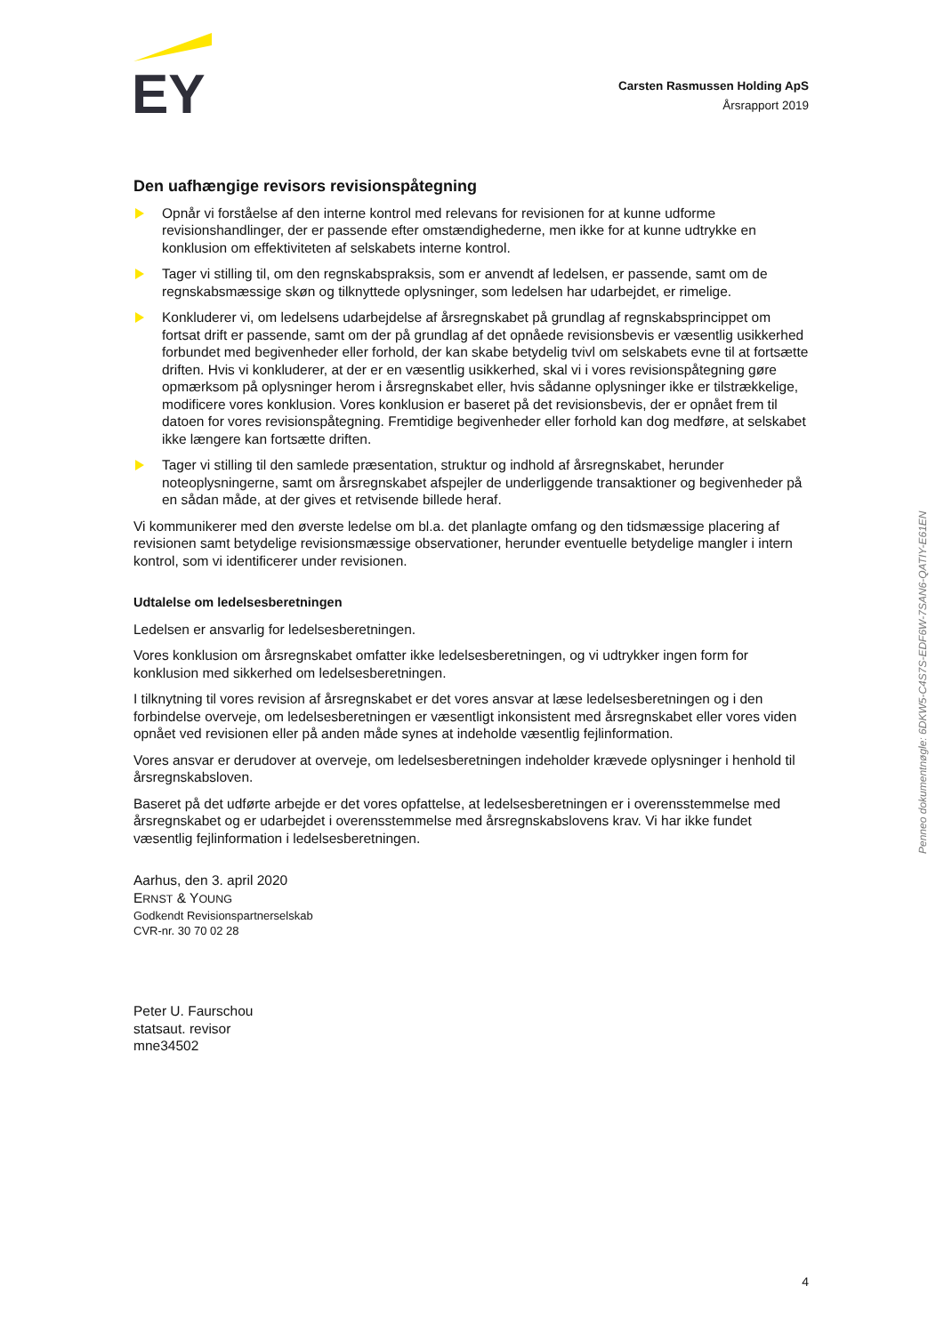EY
Carsten Rasmussen Holding ApS
Årsrapport 2019
Den uafhængige revisors revisionspåtegning
Opnår vi forståelse af den interne kontrol med relevans for revisionen for at kunne udforme revisionshandlinger, der er passende efter omstændighederne, men ikke for at kunne udtrykke en konklusion om effektiviteten af selskabets interne kontrol.
Tager vi stilling til, om den regnskabspraksis, som er anvendt af ledelsen, er passende, samt om de regnskabsmæssige skøn og tilknyttede oplysninger, som ledelsen har udarbejdet, er rimelige.
Konkluderer vi, om ledelsens udarbejdelse af årsregnskabet på grundlag af regnskabsprincippet om fortsat drift er passende, samt om der på grundlag af det opnåede revisionsbevis er væsentlig usikkerhed forbundet med begivenheder eller forhold, der kan skabe betydelig tvivl om selskabets evne til at fortsætte driften. Hvis vi konkluderer, at der er en væsentlig usikkerhed, skal vi i vores revisionspåtegning gøre opmærksom på oplysninger herom i årsregnskabet eller, hvis sådanne oplysninger ikke er tilstrækkelige, modificere vores konklusion. Vores konklusion er baseret på det revisionsbevis, der er opnået frem til datoen for vores revisionspåtegning. Fremtidige begivenheder eller forhold kan dog medføre, at selskabet ikke længere kan fortsætte driften.
Tager vi stilling til den samlede præsentation, struktur og indhold af årsregnskabet, herunder noteoplysningerne, samt om årsregnskabet afspejler de underliggende transaktioner og begivenheder på en sådan måde, at der gives et retvisende billede heraf.
Vi kommunikerer med den øverste ledelse om bl.a. det planlagte omfang og den tidsmæssige placering af revisionen samt betydelige revisionsmæssige observationer, herunder eventuelle betydelige mangler i intern kontrol, som vi identificerer under revisionen.
Udtalelse om ledelsesberetningen
Ledelsen er ansvarlig for ledelsesberetningen.
Vores konklusion om årsregnskabet omfatter ikke ledelsesberetningen, og vi udtrykker ingen form for konklusion med sikkerhed om ledelsesberetningen.
I tilknytning til vores revision af årsregnskabet er det vores ansvar at læse ledelsesberetningen og i den forbindelse overveje, om ledelsesberetningen er væsentligt inkonsistent med årsregnskabet eller vores viden opnået ved revisionen eller på anden måde synes at indeholde væsentlig fejlinformation.
Vores ansvar er derudover at overveje, om ledelsesberetningen indeholder krævede oplysninger i henhold til årsregnskabsloven.
Baseret på det udførte arbejde er det vores opfattelse, at ledelsesberetningen er i overensstemmelse med årsregnskabet og er udarbejdet i overensstemmelse med årsregnskabslovens krav. Vi har ikke fundet væsentlig fejlinformation i ledelsesberetningen.
Aarhus, den 3. april 2020
ERNST & YOUNG
Godkendt Revisionspartnerselskab
CVR-nr. 30 70 02 28
Peter U. Faurschou
statsaut. revisor
mne34502
Penneo dokumentnøgle: 6DKW5-C4S7S-EDF6W-7SAN6-QATIY-E61EN
4